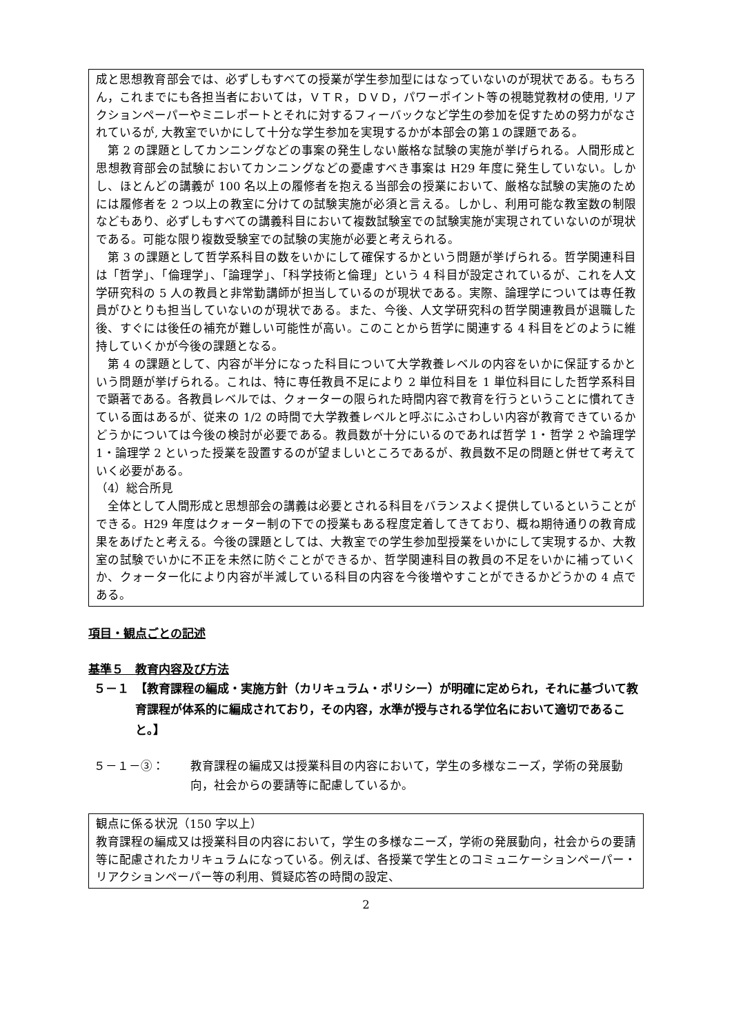成と思想教育部会では、必ずしもすべての授業が学生参加型にはなっていないのが現状である。もちろん，これまでにも各担当者においては，ＶＴＲ，ＤＶＤ，パワーポイント等の視聴覚教材の使用, リアクションペーパーやミニレポートとそれに対するフィーバックなど学生の参加を促すための努力がなされているが, 大教室でいかにして十分な学生参加を実現するかが本部会の第１の課題である。
第 2 の課題としてカンニングなどの事案の発生しない厳格な試験の実施が挙げられる。人間形成と思想教育部会の試験においてカンニングなどの憂慮すべき事案は H29 年度に発生していない。しかし、ほとんどの講義が 100 名以上の履修者を抱える当部会の授業において、厳格な試験の実施のためには履修者を 2 つ以上の教室に分けての試験実施が必須と言える。しかし、利用可能な教室数の制限などもあり、必ずしもすべての講義科目において複数試験室での試験実施が実現されていないのが現状である。可能な限り複数受験室での試験の実施が必要と考えられる。
第 3 の課題として哲学系科目の数をいかにして確保するかという問題が挙げられる。哲学関連科目は「哲学」、「倫理学」、「論理学」、「科学技術と倫理」という 4 科目が設定されているが、これを人文学研究科の 5 人の教員と非常勤講師が担当しているのが現状である。実際、論理学については専任教員がひとりも担当していないのが現状である。また、今後、人文学研究科の哲学関連教員が退職した後、すぐには後任の補充が難しい可能性が高い。このことから哲学に関連する 4 科目をどのように維持していくかが今後の課題となる。
第 4 の課題として、内容が半分になった科目について大学教養レベルの内容をいかに保証するかという問題が挙げられる。これは、特に専任教員不足により 2 単位科目を 1 単位科目にした哲学系科目で顕著である。各教員レベルでは、クォーターの限られた時間内容で教育を行うということに慣れてきている面はあるが、従来の 1/2 の時間で大学教養レベルと呼ぶにふさわしい内容が教育できているかどうかについては今後の検討が必要である。教員数が十分にいるのであれば哲学 1・哲学 2 や論理学 1・論理学 2 といった授業を設置するのが望ましいところであるが、教員数不足の問題と併せて考えていく必要がある。
（4）総合所見
全体として人間形成と思想部会の講義は必要とされる科目をバランスよく提供しているということができる。H29 年度はクォーター制の下での授業もある程度定着してきており、概ね期待通りの教育成果をあげたと考える。今後の課題としては、大教室での学生参加型授業をいかにして実現するか、大教室の試験でいかに不正を未然に防ぐことができるか、哲学関連科目の教員の不足をいかに補っていくか、クォーター化により内容が半減している科目の内容を今後増やすことができるかどうかの 4 点である。
項目・観点ごとの記述
基準５　教育内容及び方法
５－１ 【教育課程の編成・実施方針（カリキュラム・ポリシー）が明確に定められ，それに基づいて教育課程が体系的に編成されており，その内容，水準が授与される学位名において適切であること。】
５－１－③： 教育課程の編成又は授業科目の内容において，学生の多様なニーズ，学術の発展動向，社会からの要請等に配慮しているか。
観点に係る状況（150 字以上）
教育課程の編成又は授業科目の内容において，学生の多様なニーズ，学術の発展動向，社会からの要請等に配慮されたカリキュラムになっている。例えば、各授業で学生とのコミュニケーションペーパー・リアクションペーパー等の利用、質疑応答の時間の設定、
2